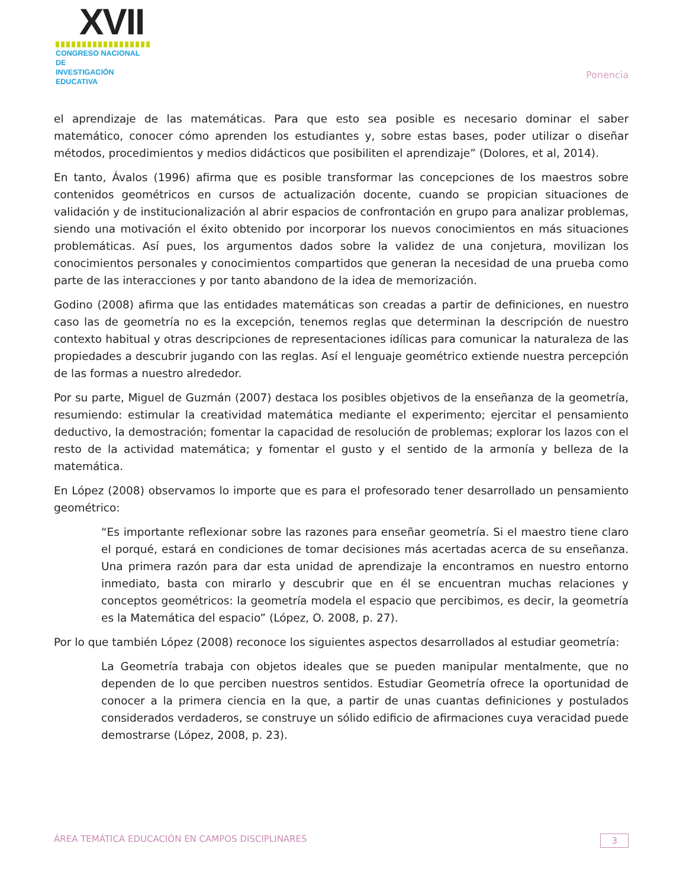XVII
CONGRESO NACIONAL DE
INVESTIGACIÓN EDUCATIVA
Ponencia
el aprendizaje de las matemáticas. Para que esto sea posible es necesario dominar el saber matemático, conocer cómo aprenden los estudiantes y, sobre estas bases, poder utilizar o diseñar métodos, procedimientos y medios didácticos que posibiliten el aprendizaje” (Dolores, et al, 2014).
En tanto, Ávalos (1996) afirma que es posible transformar las concepciones de los maestros sobre contenidos geométricos en cursos de actualización docente, cuando se propician situaciones de validación y de institucionalización al abrir espacios de confrontación en grupo para analizar problemas, siendo una motivación el éxito obtenido por incorporar los nuevos conocimientos en más situaciones problemáticas. Así pues, los argumentos dados sobre la validez de una conjetura, movilizan los conocimientos personales y conocimientos compartidos que generan la necesidad de una prueba como parte de las interacciones y por tanto abandono de la idea de memorización.
Godino (2008) afirma que las entidades matemáticas son creadas a partir de definiciones, en nuestro caso las de geometría no es la excepción, tenemos reglas que determinan la descripción de nuestro contexto habitual y otras descripciones de representaciones idílicas para comunicar la naturaleza de las propiedades a descubrir jugando con las reglas. Así el lenguaje geométrico extiende nuestra percepción de las formas a nuestro alrededor.
Por su parte, Miguel de Guzmán (2007) destaca los posibles objetivos de la enseñanza de la geometría, resumiendo: estimular la creatividad matemática mediante el experimento; ejercitar el pensamiento deductivo, la demostración; fomentar la capacidad de resolución de problemas; explorar los lazos con el resto de la actividad matemática; y fomentar el gusto y el sentido de la armonía y belleza de la matemática.
En López (2008) observamos lo importe que es para el profesorado tener desarrollado un pensamiento geométrico:
“Es importante reflexionar sobre las razones para enseñar geometría. Si el maestro tiene claro el porqué, estará en condiciones de tomar decisiones más acertadas acerca de su enseñanza. Una primera razón para dar esta unidad de aprendizaje la encontramos en nuestro entorno inmediato, basta con mirarlo y descubrir que en él se encuentran muchas relaciones y conceptos geométricos: la geometría modela el espacio que percibimos, es decir, la geometría es la Matemática del espacio” (López, O. 2008, p. 27).
Por lo que también López (2008) reconoce los siguientes aspectos desarrollados al estudiar geometría:
La Geometría trabaja con objetos ideales que se pueden manipular mentalmente, que no dependen de lo que perciben nuestros sentidos. Estudiar Geometría ofrece la oportunidad de conocer a la primera ciencia en la que, a partir de unas cuantas definiciones y postulados considerados verdaderos, se construye un sólido edificio de afirmaciones cuya veracidad puede demostrarse (López, 2008, p. 23).
ÁREA TEMÁTICA EDUCACIÓN EN CAMPOS DISCIPLINARES 3